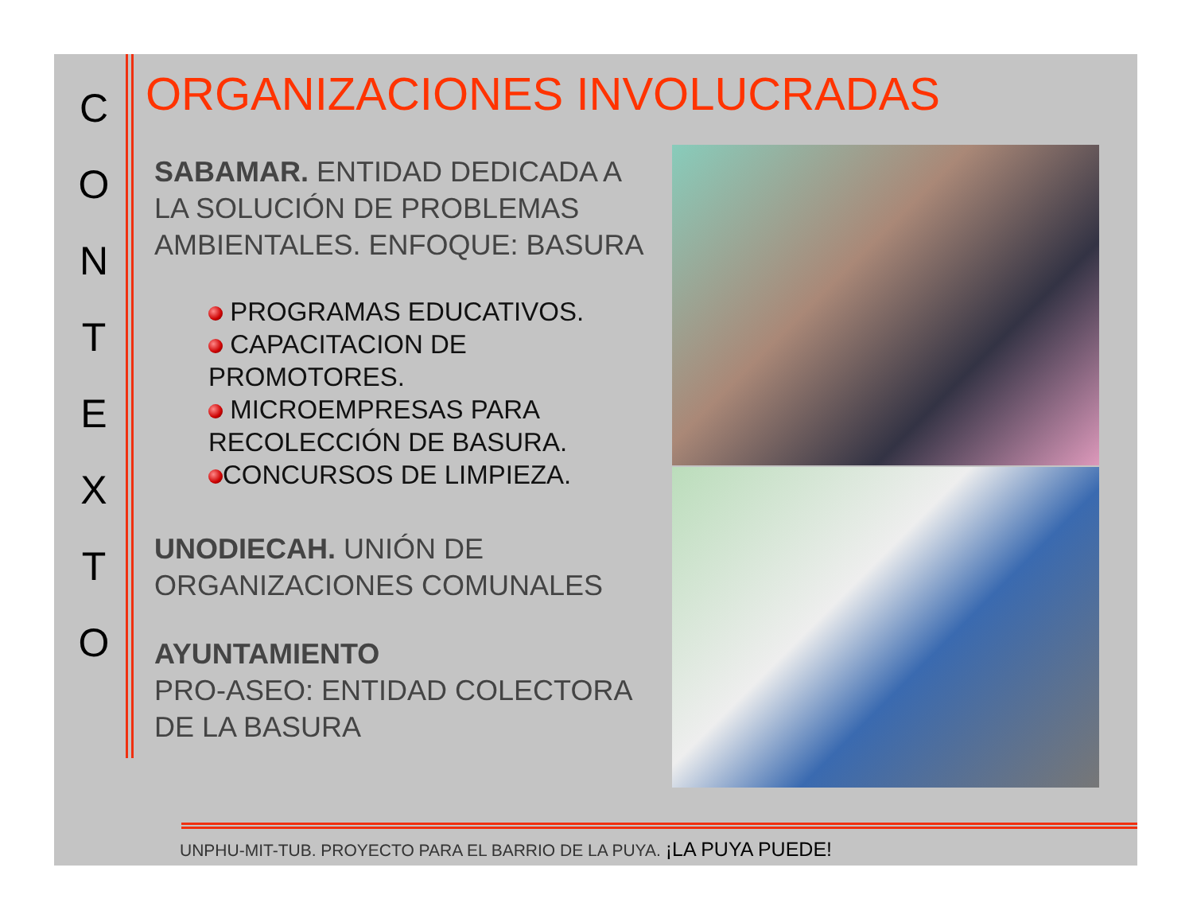C
O
N
T
E
X
T
O
ORGANIZACIONES INVOLUCRADAS
SABAMAR. ENTIDAD DEDICADA A LA SOLUCIÓN DE PROBLEMAS AMBIENTALES. ENFOQUE: BASURA
PROGRAMAS EDUCATIVOS.
CAPACITACION DE PROMOTORES.
MICROEMPRESAS PARA RECOLECCIÓN DE BASURA.
CONCURSOS DE LIMPIEZA.
UNODIECAH. UNIÓN DE ORGANIZACIONES COMUNALES
AYUNTAMIENTO
PRO-ASEO: ENTIDAD COLECTORA DE LA BASURA
UNPHU-MIT-TUB. PROYECTO PARA EL BARRIO DE LA PUYA. ¡LA PUYA PUEDE!